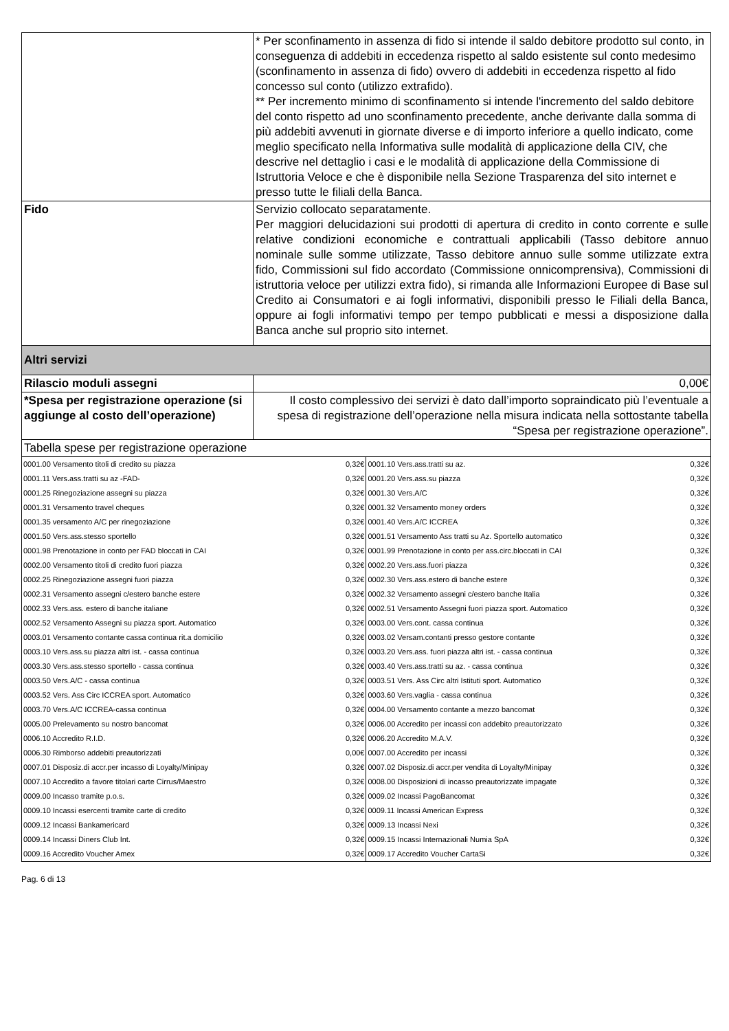| | * Per sconfinamento in assenza di fido si intende il saldo debitore prodotto sul conto, in conseguenza di addebiti in eccedenza rispetto al saldo esistente sul conto medesimo (sconfinamento in assenza di fido) ovvero di addebiti in eccedenza rispetto al fido concesso sul conto (utilizzo extrafido). ** Per incremento minimo di sconfinamento si intende l'incremento del saldo debitore del conto rispetto ad uno sconfinamento precedente, anche derivante dalla somma di più addebiti avvenuti in giornate diverse e di importo inferiore a quello indicato, come meglio specificato nella Informativa sulle modalità di applicazione della CIV, che descrive nel dettaglio i casi e le modalità di applicazione della Commissione di Istruttoria Veloce e che è disponibile nella Sezione Trasparenza del sito internet e presso tutte le filiali della Banca. |
| Fido | Servizio collocato separatamente. Per maggiori delucidazioni sui prodotti di apertura di credito in conto corrente e sulle relative condizioni economiche e contrattuali applicabili (Tasso debitore annuo nominale sulle somme utilizzate, Tasso debitore annuo sulle somme utilizzate extra fido, Commissioni sul fido accordato (Commissione onnicomprensiva), Commissioni di istruttoria veloce per utilizzi extra fido), si rimanda alle Informazioni Europee di Base sul Credito ai Consumatori e ai fogli informativi, disponibili presso le Filiali della Banca, oppure ai fogli informativi tempo per tempo pubblicati e messi a disposizione dalla Banca anche sul proprio sito internet. |
| Altri servizi | |
| Rilascio moduli assegni | 0,00€ |
| *Spesa per registrazione operazione (si aggiunge al costo dell’operazione) | Il costo complessivo dei servizi è dato dall’importo sopraindicato più l’eventuale a spesa di registrazione dell’operazione nella misura indicata nella sottostante tabella “Spesa per registrazione operazione”. |
| Tabella spese per registrazione operazione | |
| 0001.00 Versamento titoli di credito su piazza | 0,32€ | 0001.10 Vers.ass.tratti su az. | 0,32€ |
| 0001.11 Vers.ass.tratti su az -FAD- | 0,32€ | 0001.20 Vers.ass.su piazza | 0,32€ |
| 0001.25 Rinegoziazione assegni su piazza | 0,32€ | 0001.30 Vers.A/C | 0,32€ |
| 0001.31 Versamento travel cheques | 0,32€ | 0001.32 Versamento money orders | 0,32€ |
| 0001.35 versamento A/C per rinegoziazione | 0,32€ | 0001.40 Vers.A/C ICCREA | 0,32€ |
| 0001.50 Vers.ass.stesso sportello | 0,32€ | 0001.51 Versamento Ass tratti su Az. Sportello automatico | 0,32€ |
| 0001.98 Prenotazione in conto per FAD bloccati in CAI | 0,32€ | 0001.99 Prenotazione in conto per ass.circ.bloccati in CAI | 0,32€ |
| 0002.00 Versamento titoli di credito fuori piazza | 0,32€ | 0002.20 Vers.ass.fuori piazza | 0,32€ |
| 0002.25 Rinegoziazione assegni fuori piazza | 0,32€ | 0002.30 Vers.ass.estero di banche estere | 0,32€ |
| 0002.31 Versamento assegni c/estero banche estere | 0,32€ | 0002.32 Versamento assegni c/estero banche Italia | 0,32€ |
| 0002.33 Vers.ass. estero di banche italiane | 0,32€ | 0002.51 Versamento Assegni fuori piazza sport. Automatico | 0,32€ |
| 0002.52 Versamento Assegni su piazza sport. Automatico | 0,32€ | 0003.00 Vers.cont. cassa continua | 0,32€ |
| 0003.01 Versamento contante cassa continua rit.a domicilio | 0,32€ | 0003.02 Versam.contanti presso gestore contante | 0,32€ |
| 0003.10 Vers.ass.su piazza altri ist. - cassa continua | 0,32€ | 0003.20 Vers.ass. fuori piazza altri ist. - cassa continua | 0,32€ |
| 0003.30 Vers.ass.stesso sportello - cassa continua | 0,32€ | 0003.40 Vers.ass.tratti su az. - cassa continua | 0,32€ |
| 0003.50 Vers.A/C - cassa continua | 0,32€ | 0003.51 Vers. Ass Circ altri Istituti sport. Automatico | 0,32€ |
| 0003.52 Vers. Ass Circ ICCREA sport. Automatico | 0,32€ | 0003.60 Vers.vaglia - cassa continua | 0,32€ |
| 0003.70 Vers.A/C ICCREA-cassa continua | 0,32€ | 0004.00 Versamento contante a mezzo bancomat | 0,32€ |
| 0005.00 Prelevamento su nostro bancomat | 0,32€ | 0006.00 Accredito per incassi con addebito preautorizzato | 0,32€ |
| 0006.10 Accredito R.I.D. | 0,32€ | 0006.20 Accredito M.A.V. | 0,32€ |
| 0006.30 Rimborso addebiti preautorizzati | 0,00€ | 0007.00 Accredito per incassi | 0,32€ |
| 0007.01 Disposiz.di accr.per incasso di Loyalty/Minipay | 0,32€ | 0007.02 Disposiz.di accr.per vendita di Loyalty/Minipay | 0,32€ |
| 0007.10 Accredito a favore titolari carte Cirrus/Maestro | 0,32€ | 0008.00 Disposizioni di incasso preautorizzate impagate | 0,32€ |
| 0009.00 Incasso tramite p.o.s. | 0,32€ | 0009.02 Incassi PagoBancomat | 0,32€ |
| 0009.10 Incassi esercenti tramite carte di credito | 0,32€ | 0009.11 Incassi American Express | 0,32€ |
| 0009.12 Incassi Bankamericard | 0,32€ | 0009.13 Incassi Nexi | 0,32€ |
| 0009.14 Incassi Diners Club Int. | 0,32€ | 0009.15 Incassi Internazionali Numia SpA | 0,32€ |
| 0009.16 Accredito Voucher Amex | 0,32€ | 0009.17 Accredito Voucher CartaSi | 0,32€ |
Pag. 6 di 13